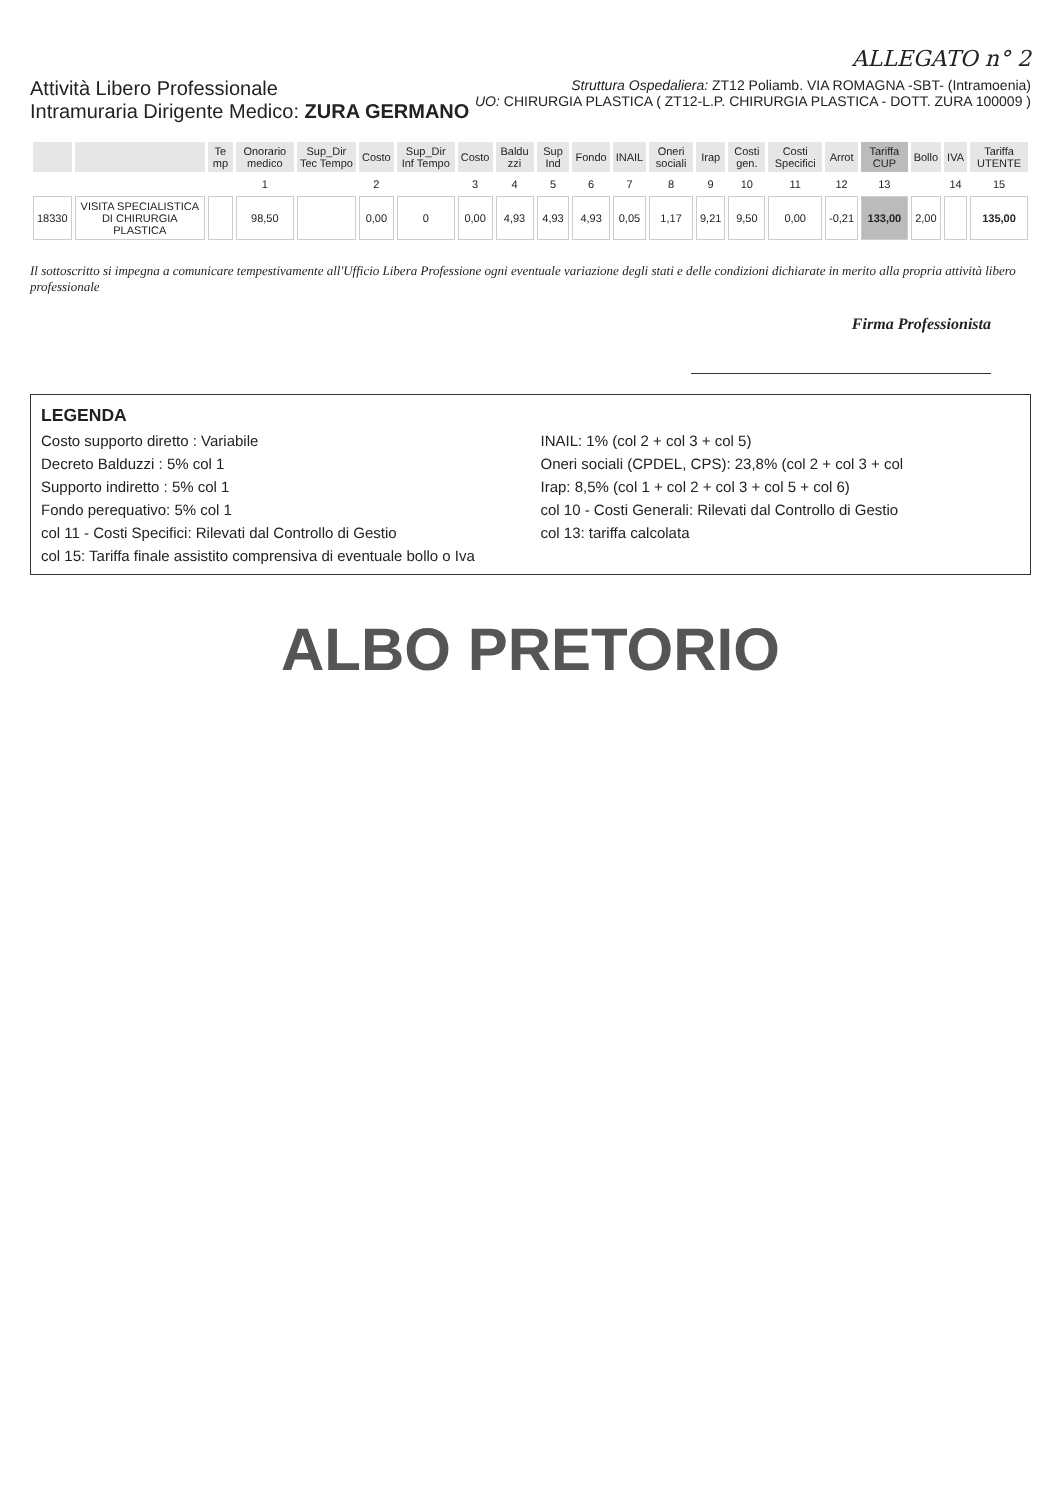ALLEGATO n° 2
Attività Libero Professionale
Intramuraria Dirigente Medico: ZURA GERMANO
Struttura Ospedaliera: ZT12 Poliamb. VIA ROMAGNA -SBT- (Intramoenia)
UO: CHIRURGIA PLASTICA ( ZT12-L.P. CHIRURGIA PLASTICA - DOTT. ZURA 100009 )
| | | Te mp | Onorario medico | Sup_Dir Tec Tempo | Costo | Sup_Dir Inf Tempo | Costo | Baldu zzi | Sup Ind | Fondo | INAIL | Oneri sociali | Irap | Costi gen. | Costi Specifici | Arrot | Tariffa CUP | Bollo | IVA | Tariffa UTENTE |
| --- | --- | --- | --- | --- | --- | --- | --- | --- | --- | --- | --- | --- | --- | --- | --- | --- | --- | --- | --- | --- |
| | | | 1 | | 2 | | 3 | 4 | 5 | 6 | 7 | 8 | 9 | 10 | 11 | 12 | 13 | | 14 | 15 |
| 18330 | VISITA SPECIALISTICA DI CHIRURGIA PLASTICA | | 98,50 | | 0,00 | 0 | 0,00 | 4,93 | 4,93 | 4,93 | 0,05 | 1,17 | 9,21 | 9,50 | 0,00 | -0,21 | 133,00 | 2,00 | | 135,00 |
Il sottoscritto si impegna a comunicare tempestivamente all'Ufficio Libera Professione ogni eventuale variazione degli stati e delle condizioni dichiarate in merito alla propria attività libero professionale
Firma Professionista
LEGENDA
Costo supporto diretto : Variabile
INAIL: 1% (col 2 + col 3 + col 5)
Decreto Balduzzi : 5% col 1
Oneri sociali (CPDEL, CPS): 23,8% (col 2 + col 3 + col
Supporto indiretto : 5% col 1
Irap: 8,5% (col 1 + col 2 + col 3 + col 5 + col 6)
Fondo perequativo: 5% col 1
col 10 - Costi Generali: Rilevati dal Controllo di Gestio
col 11 - Costi Specifici: Rilevati dal Controllo di Gestio
col 13: tariffa calcolata
col 15: Tariffa finale assistito comprensiva di eventuale bollo o Iva
ALBO PRETORIO